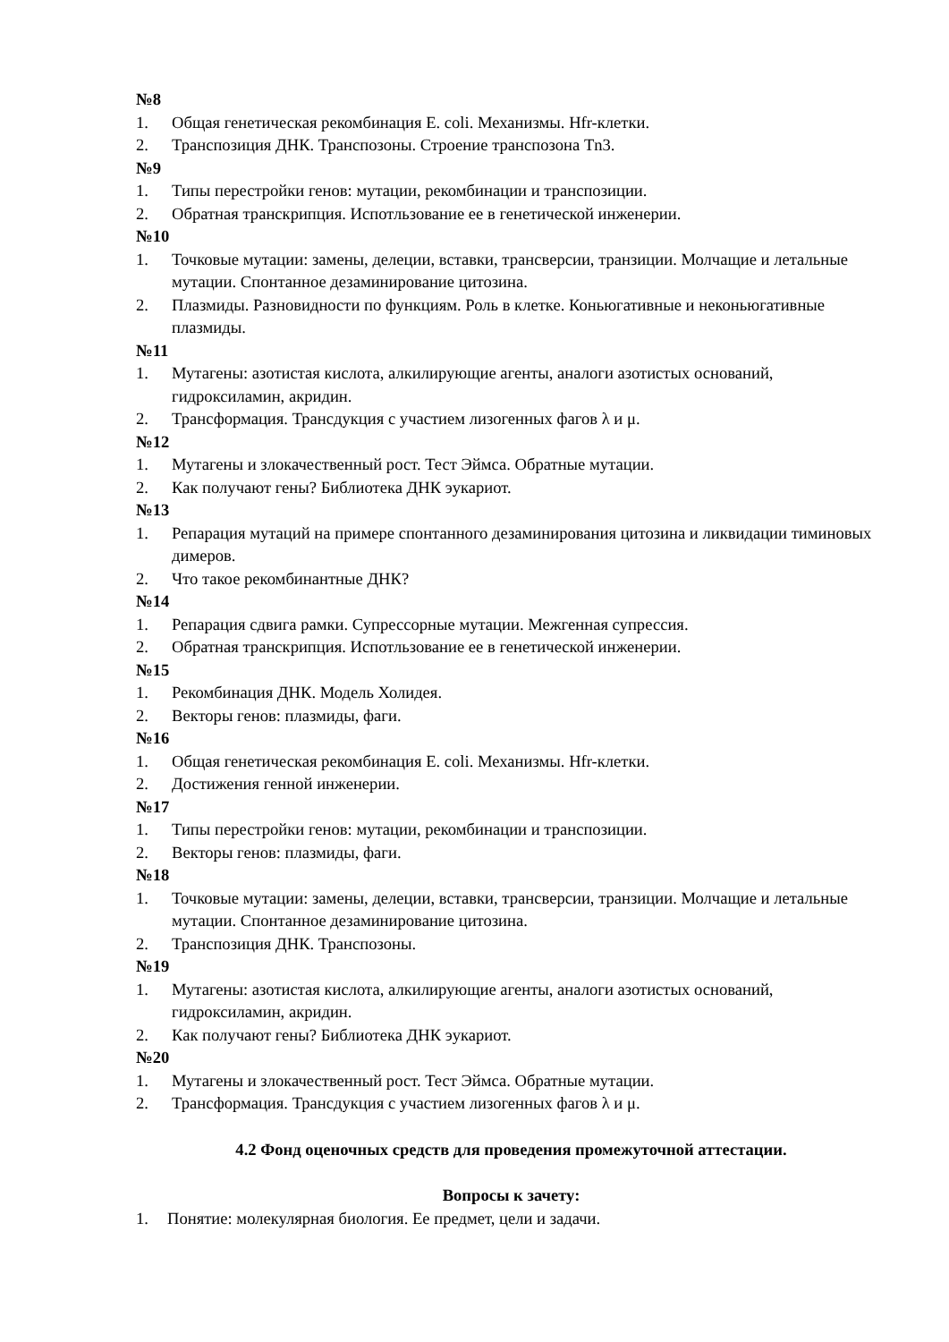№8
1. Общая генетическая рекомбинация E. coli. Механизмы. Hfr-клетки.
2. Транспозиция ДНК. Транспозоны. Строение транспозона Tn3.
№9
1. Типы перестройки генов: мутации, рекомбинации и транспозиции.
2. Обратная транскрипция. Испотльзование ее в генетической инженерии.
№10
1. Точковые мутации: замены, делеции, вставки, трансверсии, транзиции. Молчащие и летальные мутации. Спонтанное дезаминирование цитозина.
2. Плазмиды. Разновидности по функциям. Роль в клетке. Коньюгативные и неконьюгативные плазмиды.
№11
1. Мутагены: азотистая кислота, алкилирующие агенты, аналоги азотистых оснований, гидроксиламин, акридин.
2. Трансформация. Трансдукция с участием лизогенных фагов λ и μ.
№12
1. Мутагены и злокачественный рост. Тест Эймса. Обратные мутации.
2. Как получают гены? Библиотека ДНК эукариот.
№13
1. Репарация мутаций на примере спонтанного дезаминирования цитозина и ликвидации тиминовых димеров.
2. Что такое рекомбинантные ДНК?
№14
1. Репарация сдвига рамки. Супрессорные мутации. Межгенная супрессия.
2. Обратная транскрипция. Испотльзование ее в генетической инженерии.
№15
1. Рекомбинация ДНК. Модель Холидея.
2. Векторы генов: плазмиды, фаги.
№16
1. Общая генетическая рекомбинация E. coli. Механизмы. Hfr-клетки.
2. Достижения генной инженерии.
№17
1. Типы перестройки генов: мутации, рекомбинации и транспозиции.
2. Векторы генов: плазмиды, фаги.
№18
1. Точковые мутации: замены, делеции, вставки, трансверсии, транзиции. Молчащие и летальные мутации. Спонтанное дезаминирование цитозина.
2. Транспозиция ДНК. Транспозоны.
№19
1. Мутагены: азотистая кислота, алкилирующие агенты, аналоги азотистых оснований, гидроксиламин, акридин.
2. Как получают гены? Библиотека ДНК эукариот.
№20
1. Мутагены и злокачественный рост. Тест Эймса. Обратные мутации.
2. Трансформация. Трансдукция с участием лизогенных фагов λ и μ.
4.2 Фонд оценочных средств для проведения промежуточной аттестации.
Вопросы к зачету:
1. Понятие: молекулярная биология. Ее предмет, цели и задачи.